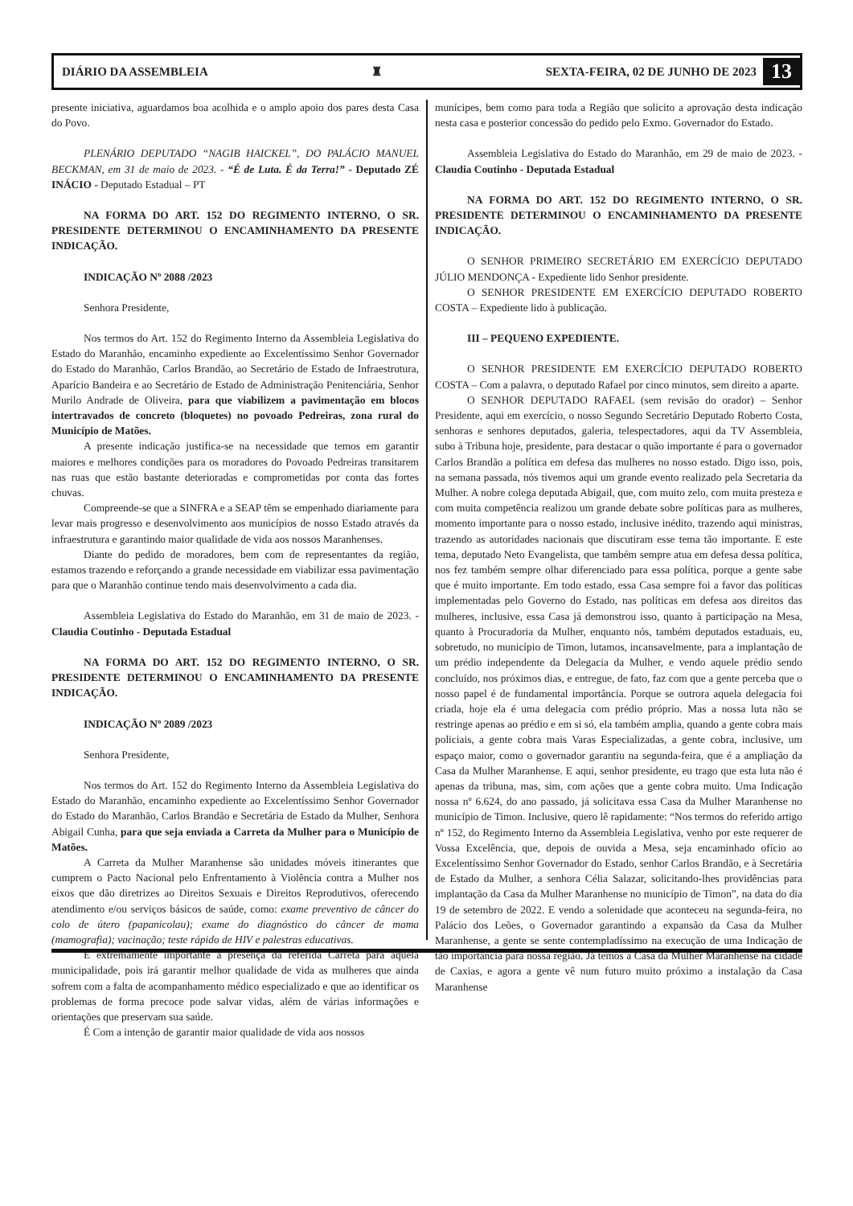DIÁRIO DA ASSEMBLEIA ♜ SEXTA-FEIRA, 02 DE JUNHO DE 2023 13
presente iniciativa, aguardamos boa acolhida e o amplo apoio dos pares desta Casa do Povo.
PLENÁRIO DEPUTADO “NAGIB HAICKEL”, DO PALÁCIO MANUEL BECKMAN, em 31 de maio de 2023. - “É de Luta. É da Terra!” - Deputado ZÉ INÁCIO - Deputado Estadual – PT
NA FORMA DO ART. 152 DO REGIMENTO INTERNO, O SR. PRESIDENTE DETERMINOU O ENCAMINHAMENTO DA PRESENTE INDICAÇÃO.
INDICAÇÃO Nº 2088 /2023
Senhora Presidente,
Nos termos do Art. 152 do Regimento Interno da Assembleia Legislativa do Estado do Maranhão, encaminho expediente ao Excelentíssimo Senhor Governador do Estado do Maranhão, Carlos Brandão, ao Secretário de Estado de Infraestrutura, Aparício Bandeira e ao Secretário de Estado de Administração Penitenciária, Senhor Murilo Andrade de Oliveira, para que viabilizem a pavimentação em blocos intertravados de concreto (bloquetes) no povoado Pedreiras, zona rural do Município de Matões.
A presente indicação justifica-se na necessidade que temos em garantir maiores e melhores condições para os moradores do Povoado Pedreiras transitarem nas ruas que estão bastante deterioradas e comprometidas por conta das fortes chuvas.
Compreende-se que a SINFRA e a SEAP têm se empenhado diariamente para levar mais progresso e desenvolvimento aos municípios de nosso Estado através da infraestrutura e garantindo maior qualidade de vida aos nossos Maranhenses.
Diante do pedido de moradores, bem com de representantes da região, estamos trazendo e reforçando a grande necessidade em viabilizar essa pavimentação para que o Maranhão continue tendo mais desenvolvimento a cada dia.
Assembleia Legislativa do Estado do Maranhão, em 31 de maio de 2023. - Claudia Coutinho - Deputada Estadual
NA FORMA DO ART. 152 DO REGIMENTO INTERNO, O SR. PRESIDENTE DETERMINOU O ENCAMINHAMENTO DA PRESENTE INDICAÇÃO.
INDICAÇÃO Nº 2089 /2023
Senhora Presidente,
Nos termos do Art. 152 do Regimento Interno da Assembleia Legislativa do Estado do Maranhão, encaminho expediente ao Excelentíssimo Senhor Governador do Estado do Maranhão, Carlos Brandão e Secretária de Estado da Mulher, Senhora Abigail Cunha, para que seja enviada a Carreta da Mulher para o Município de Matões.
A Carreta da Mulher Maranhense são unidades móveis itinerantes que cumprem o Pacto Nacional pelo Enfrentamento à Violência contra a Mulher nos eixos que dão diretrizes ao Direitos Sexuais e Direitos Reprodutivos, oferecendo atendimento e/ou serviços básicos de saúde, como: exame preventivo de câncer do colo de útero (papanicolau); exame do diagnóstico do câncer de mama (mamografia); vacinação; teste rápido de HIV e palestras educativas.
É extremamente importante a presença da referida Carreta para aquela municipalidade, pois irá garantir melhor qualidade de vida as mulheres que ainda sofrem com a falta de acompanhamento médico especializado e que ao identificar os problemas de forma precoce pode salvar vidas, além de várias informações e orientações que preservam sua saúde.
É Com a intenção de garantir maior qualidade de vida aos nossos
munícipes, bem como para toda a Região que solicito a aprovação desta indicação nesta casa e posterior concessão do pedido pelo Exmo. Governador do Estado.
Assembleia Legislativa do Estado do Maranhão, em 29 de maio de 2023. - Claudia Coutinho - Deputada Estadual
NA FORMA DO ART. 152 DO REGIMENTO INTERNO, O SR. PRESIDENTE DETERMINOU O ENCAMINHAMENTO DA PRESENTE INDICAÇÃO.
O SENHOR PRIMEIRO SECRETÁRIO EM EXERCÍCIO DEPUTADO JÚLIO MENDONÇA - Expediente lido Senhor presidente.
O SENHOR PRESIDENTE EM EXERCÍCIO DEPUTADO ROBERTO COSTA – Expediente lido à publicação.
III – PEQUENO EXPEDIENTE.
O SENHOR PRESIDENTE EM EXERCÍCIO DEPUTADO ROBERTO COSTA – Com a palavra, o deputado Rafael por cinco minutos, sem direito a aparte.
O SENHOR DEPUTADO RAFAEL (sem revisão do orador) – Senhor Presidente, aqui em exercício, o nosso Segundo Secretário Deputado Roberto Costa, senhoras e senhores deputados, galeria, telespectadores, aqui da TV Assembleia, subo à Tribuna hoje, presidente, para destacar o quão importante é para o governador Carlos Brandão a política em defesa das mulheres no nosso estado. Digo isso, pois, na semana passada, nós tivemos aqui um grande evento realizado pela Secretaria da Mulher. A nobre colega deputada Abigail, que, com muito zelo, com muita presteza e com muita competência realizou um grande debate sobre políticas para as mulheres, momento importante para o nosso estado, inclusive inédito, trazendo aqui ministras, trazendo as autoridades nacionais que discutiram esse tema tão importante. E este tema, deputado Neto Evangelista, que também sempre atua em defesa dessa política, nos fez também sempre olhar diferenciado para essa política, porque a gente sabe que é muito importante. Em todo estado, essa Casa sempre foi a favor das políticas implementadas pelo Governo do Estado, nas políticas em defesa aos direitos das mulheres, inclusive, essa Casa já demonstrou isso, quanto à participação na Mesa, quanto à Procuradoria da Mulher, enquanto nós, também deputados estaduais, eu, sobretudo, no município de Timon, lutamos, incansavelmente, para a implantação de um prédio independente da Delegacia da Mulher, e vendo aquele prédio sendo concluído, nos próximos dias, e entregue, de fato, faz com que a gente perceba que o nosso papel é de fundamental importância. Porque se outrora aquela delegacia foi criada, hoje ela é uma delegacia com prédio próprio. Mas a nossa luta não se restringe apenas ao prédio e em si só, ela também amplia, quando a gente cobra mais policiais, a gente cobra mais Varas Especializadas, a gente cobra, inclusive, um espaço maior, como o governador garantiu na segunda-feira, que é a ampliação da Casa da Mulher Maranhense. E aqui, senhor presidente, eu trago que esta luta não é apenas da tribuna, mas, sim, com ações que a gente cobra muito. Uma Indicação nossa nº 6.624, do ano passado, já solicitava essa Casa da Mulher Maranhense no município de Timon. Inclusive, quero lê rapidamente: “Nos termos do referido artigo nº 152, do Regimento Interno da Assembleia Legislativa, venho por este requerer de Vossa Excelência, que, depois de ouvida a Mesa, seja encaminhado ofício ao Excelentíssimo Senhor Governador do Estado, senhor Carlos Brandão, e à Secretária de Estado da Mulher, a senhora Célia Salazar, solicitando-lhes providências para implantação da Casa da Mulher Maranhense no município de Timon”, na data do dia 19 de setembro de 2022. E vendo a solenidade que aconteceu na segunda-feira, no Palácio dos Leões, o Governador garantindo a expansão da Casa da Mulher Maranhense, a gente se sente contempladíssimo na execução de uma Indicação de tão importância para nossa região. Já temos a Casa da Mulher Maranhense na cidade de Caxias, e agora a gente vê num futuro muito próximo a instalação da Casa Maranhense